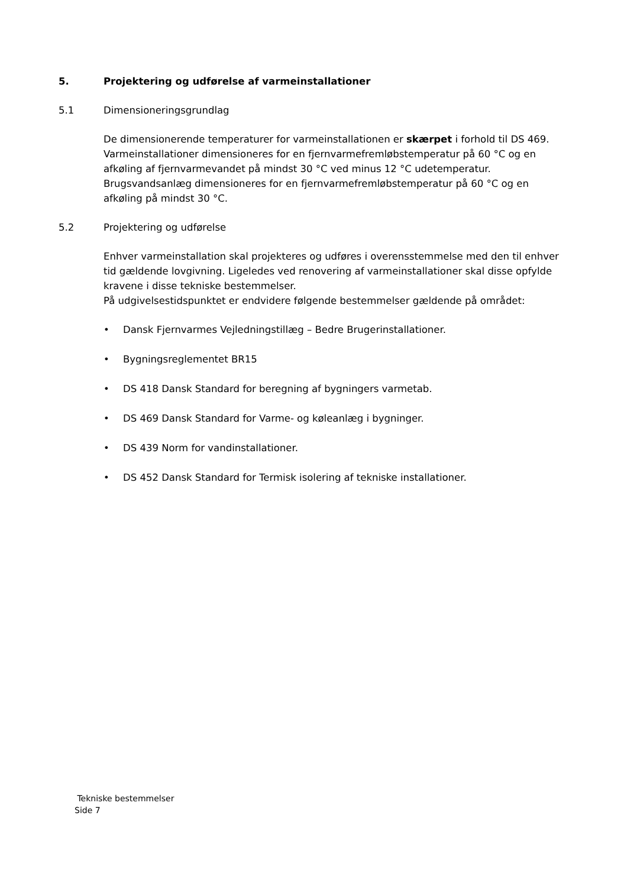5. Projektering og udførelse af varmeinstallationer
5.1 Dimensioneringsgrundlag
De dimensionerende temperaturer for varmeinstallationen er skærpet i forhold til DS 469.
Varmeinstallationer dimensioneres for en fjernvarmefremløbstemperatur på 60 °C og en afkøling af fjernvarmevandet på mindst 30 °C ved minus 12 °C udetemperatur.
Brugsvandsanlæg dimensioneres for en fjernvarmefremløbstemperatur på 60 °C og en afkøling på mindst 30 °C.
5.2 Projektering og udførelse
Enhver varmeinstallation skal projekteres og udføres i overensstemmelse med den til enhver tid gældende lovgivning. Ligeledes ved renovering af varmeinstallationer skal disse opfylde kravene i disse tekniske bestemmelser.
På udgivelsestidspunktet er endvidere følgende bestemmelser gældende på området:
• Dansk Fjernvarmes Vejledningstillæg – Bedre Brugerinstallationer.
• Bygningsreglementet BR15
• DS 418 Dansk Standard for beregning af bygningers varmetab.
• DS 469 Dansk Standard for Varme- og køleanlæg i bygninger.
• DS 439 Norm for vandinstallationer.
• DS 452 Dansk Standard for Termisk isolering af tekniske installationer.
Tekniske bestemmelser
Side 7